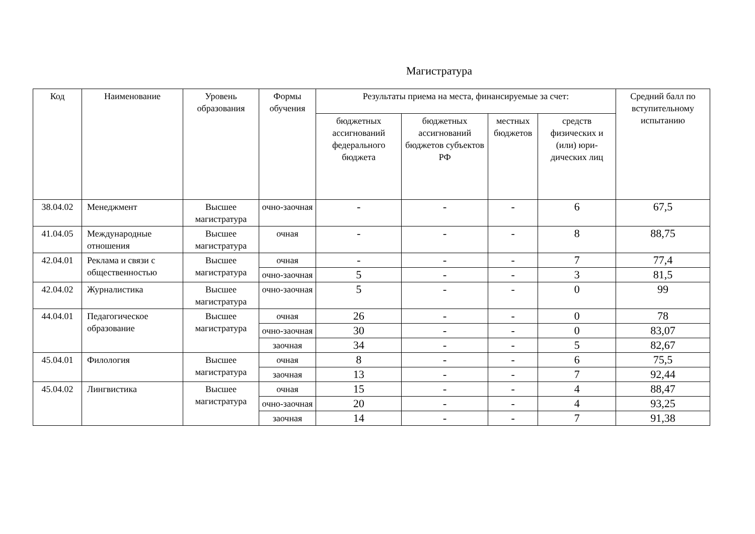Магистратура
| Код | Наименование | Уровень образования | Формы обучения | Результаты приема на места, финансируемые за счет: | | | | Средний балл по вступительному испытанию |
| --- | --- | --- | --- | --- | --- | --- | --- | --- |
| | | | | бюджетных ассигнований федерального бюджета | бюджетных ассигнований бюджетов субъектов РФ | местных бюджетов | средств физических и (или) юри-дических лиц | |
| 38.04.02 | Менеджмент | Высшее магистратура | очно-заочная | - | - | - | 6 | 67,5 |
| 41.04.05 | Международные отношения | Высшее магистратура | очная | - | - | - | 8 | 88,75 |
| 42.04.01 | Реклама и связи с общественностью | Высшее магистратура | очная | - | - | - | 7 | 77,4 |
| | | | очно-заочная | 5 | - | - | 3 | 81,5 |
| 42.04.02 | Журналистика | Высшее магистратура | очно-заочная | 5 | - | - | 0 | 99 |
| 44.04.01 | Педагогическое образование | Высшее магистратура | очная | 26 | - | - | 0 | 78 |
| | | | очно-заочная | 30 | - | - | 0 | 83,07 |
| | | | заочная | 34 | - | - | 5 | 82,67 |
| 45.04.01 | Филология | Высшее магистратура | очная | 8 | - | - | 6 | 75,5 |
| | | | заочная | 13 | - | - | 7 | 92,44 |
| 45.04.02 | Лингвистика | Высшее магистратура | очная | 15 | - | - | 4 | 88,47 |
| | | | очно-заочная | 20 | - | - | 4 | 93,25 |
| | | | заочная | 14 | - | - | 7 | 91,38 |